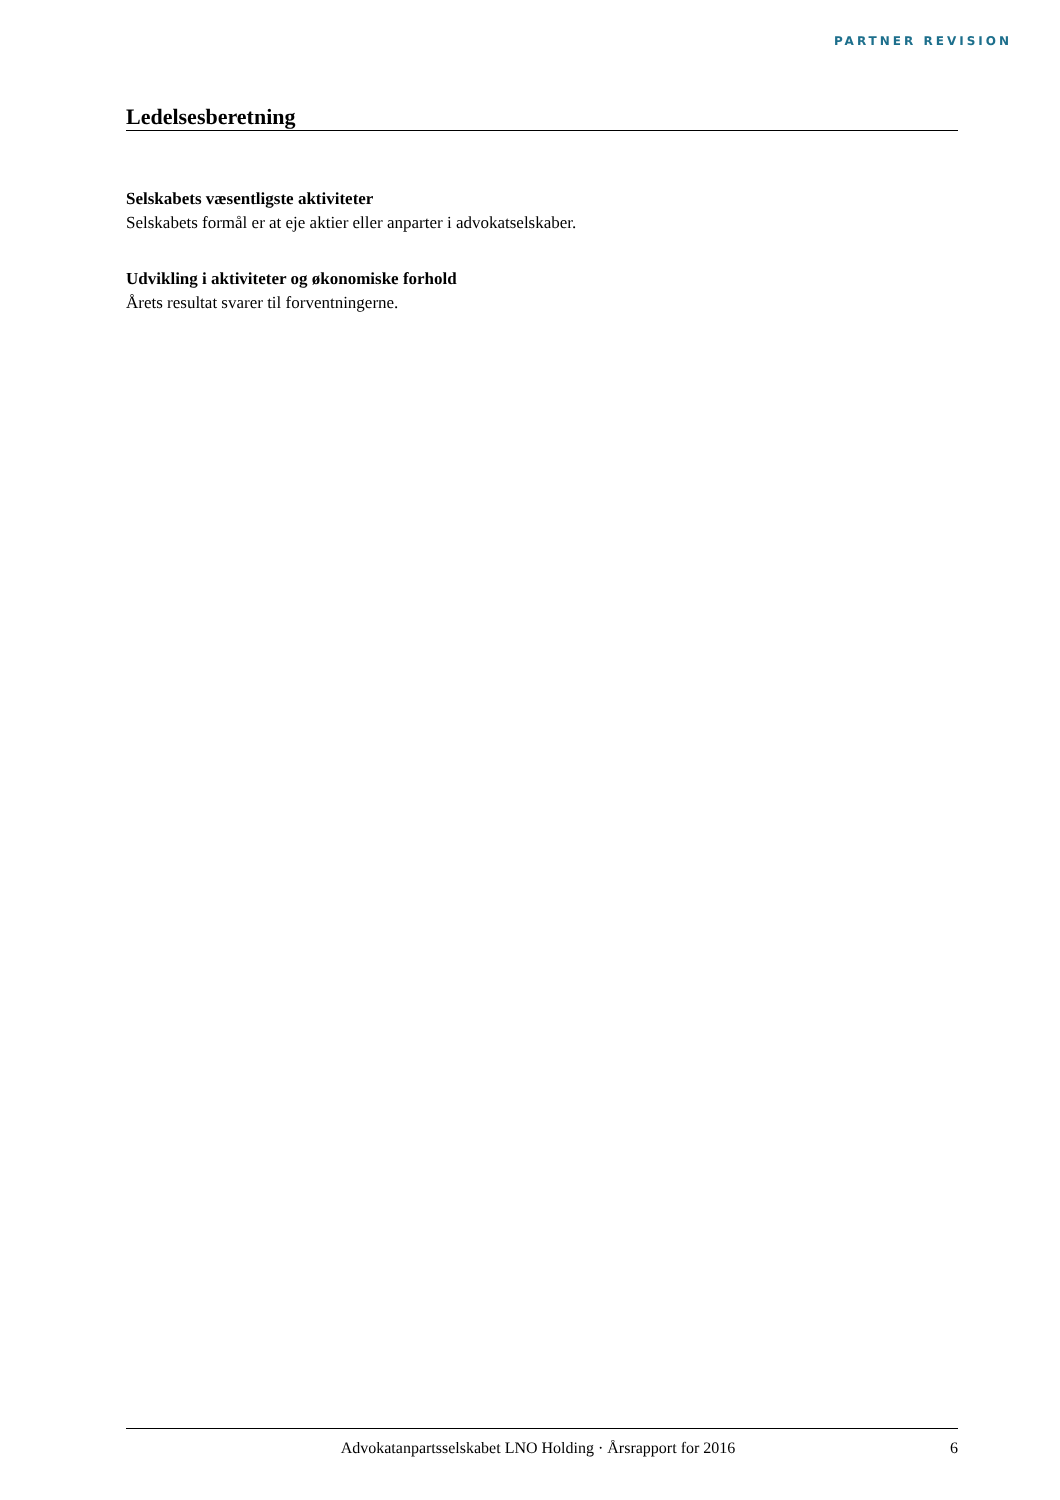PARTNER REVISION
Ledelsesberetning
Selskabets væsentligste aktiviteter
Selskabets formål er at eje aktier eller anparter i advokatselskaber.
Udvikling i aktiviteter og økonomiske forhold
Årets resultat svarer til forventningerne.
Advokatanpartsselskabet LNO Holding · Årsrapport for 2016 6